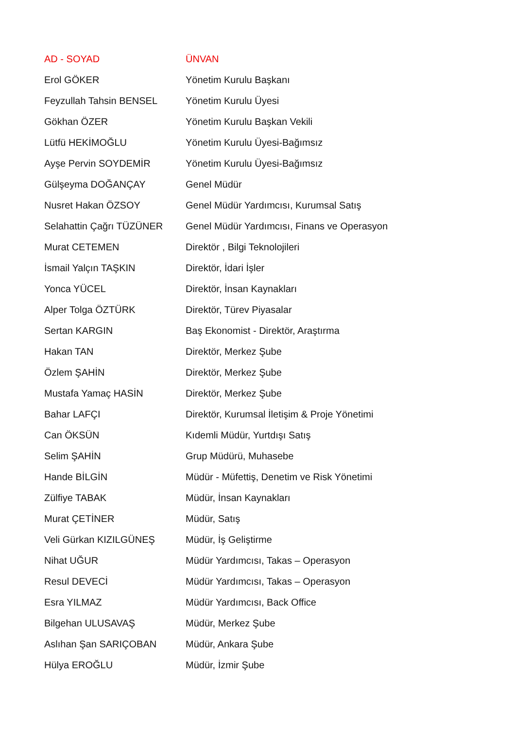| AD - SOYAD | ÜNVAN |
| --- | --- |
| Erol GÖKER | Yönetim Kurulu Başkanı |
| Feyzullah Tahsin BENSEL | Yönetim Kurulu Üyesi |
| Gökhan ÖZER | Yönetim Kurulu Başkan Vekili |
| Lütfü HEKİMOĞLU | Yönetim Kurulu Üyesi-Bağımsız |
| Ayşe Pervin SOYDEMİR | Yönetim Kurulu Üyesi-Bağımsız |
| Gülşeyma DOĞANÇAY | Genel Müdür |
| Nusret Hakan ÖZSOY | Genel Müdür Yardımcısı, Kurumsal Satış |
| Selahattin Çağrı TÜZÜNER | Genel Müdür Yardımcısı, Finans ve Operasyon |
| Murat CETEMEN | Direktör , Bilgi Teknolojileri |
| İsmail Yalçın TAŞKIN | Direktör, İdari İşler |
| Yonca YÜCEL | Direktör, İnsan Kaynakları |
| Alper Tolga ÖZTÜRK | Direktör, Türev Piyasalar |
| Sertan KARGIN | Baş Ekonomist - Direktör, Araştırma |
| Hakan TAN | Direktör, Merkez Şube |
| Özlem ŞAHİN | Direktör, Merkez Şube |
| Mustafa Yamaç HASİN | Direktör, Merkez Şube |
| Bahar LAFÇI | Direktör, Kurumsal İletişim & Proje Yönetimi |
| Can ÖKSÜN | Kıdemli Müdür, Yurtdışı Satış |
| Selim ŞAHİN | Grup Müdürü, Muhasebe |
| Hande BİLGİN | Müdür - Müfettiş, Denetim ve Risk Yönetimi |
| Zülfiye TABAK | Müdür, İnsan Kaynakları |
| Murat ÇETİNER | Müdür, Satış |
| Veli Gürkan KIZILGÜNEŞ | Müdür, İş Geliştirme |
| Nihat UĞUR | Müdür Yardımcısı, Takas – Operasyon |
| Resul DEVECİ | Müdür Yardımcısı, Takas – Operasyon |
| Esra YILMAZ | Müdür Yardımcısı, Back Office |
| Bilgehan ULUSAVAŞ | Müdür, Merkez Şube |
| Aslıhan Şan SARIÇOBAN | Müdür, Ankara Şube |
| Hülya EROĞLU | Müdür, İzmir Şube |